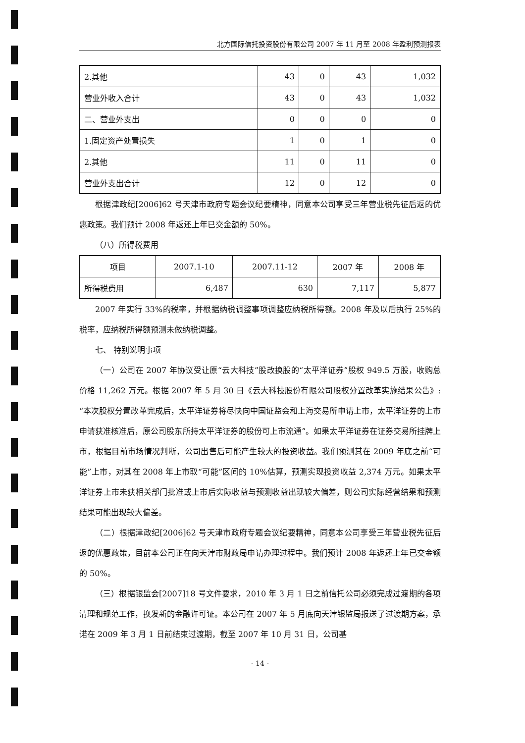北方国际信托投资股份有限公司 2007 年 11 月至 2008 年盈利预测报表
| 2.其他 | 43 | 0 | 43 | 1,032 |
| 营业外收入合计 | 43 | 0 | 43 | 1,032 |
| 二、营业外支出 | 0 | 0 | 0 | 0 |
| 1.固定资产处置损失 | 1 | 0 | 1 | 0 |
| 2.其他 | 11 | 0 | 11 | 0 |
| 营业外支出合计 | 12 | 0 | 12 | 0 |
根据津政纪[2006]62 号天津市政府专题会议纪要精神，同意本公司享受三年营业税先征后返的优惠政策。我们预计 2008 年返还上年已交金额的 50%。
（八）所得税费用
| 项目 | 2007.1-10 | 2007.11-12 | 2007 年 | 2008 年 |
| --- | --- | --- | --- | --- |
| 所得税费用 | 6,487 | 630 | 7,117 | 5,877 |
2007 年实行 33%的税率，并根据纳税调整事项调整应纳税所得额。2008 年及以后执行 25%的税率，应纳税所得额预测未做纳税调整。
七、 特别说明事项
（一）公司在 2007 年协议受让原“云大科技”股改换股的“太平洋证券”股权 949.5 万股，收购总价格 11,262 万元。根据 2007 年 5 月 30 日《云大科技股份有限公司股权分置改革实施结果公告》:“本次股权分置改革完成后，太平洋证券将尽快向中国证监会和上海交易所申请上市，太平洋证券的上市申请获准核准后，原公司股东所持太平洋证券的股份可上市流通”。如果太平洋证券在证券交易所挂牌上市，根据目前市场情况判断，公司出售后可能产生较大的投资收益。我们预测其在 2009 年底之前“可能”上市，对其在 2008 年上市取“可能”区间的 10%估算，预测实现投资收益 2,374 万元。如果太平洋证券上市未获相关部门批准或上市后实际收益与预测收益出现较大偏差，则公司实际经营结果和预测结果可能出现较大偏差。
（二）根据津政纪[2006]62 号天津市政府专题会议纪要精神，同意本公司享受三年营业税先征后返的优惠政策，目前本公司正在向天津市财政局申请办理过程中。我们预计 2008 年返还上年已交金额的 50%。
（三）根据银监会[2007]18 号文件要求，2010 年 3 月 1 日之前信托公司必须完成过渡期的各项清理和规范工作，换发新的金融许可证。本公司在 2007 年 5 月底向天津银监局报送了过渡期方案，承诺在 2009 年 3 月 1 日前结束过渡期，截至 2007 年 10 月 31 日，公司基
- 14 -